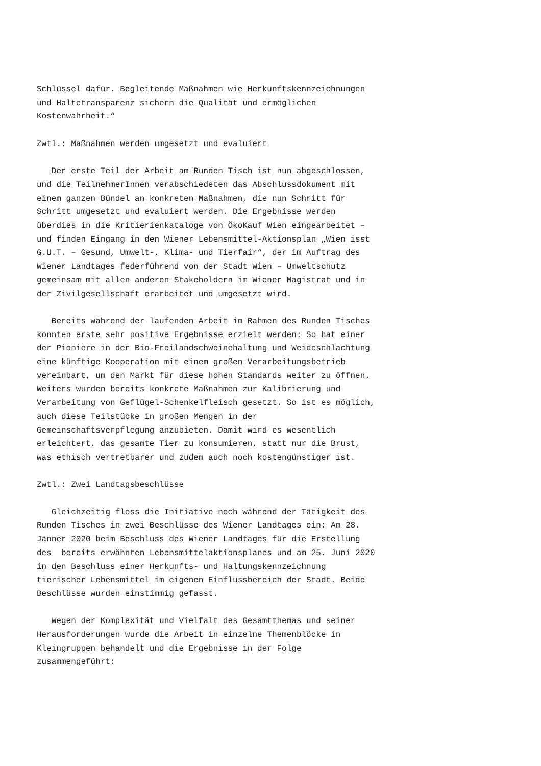Schlüssel dafür. Begleitende Maßnahmen wie Herkunftskennzeichnungen und Haltetransparenz sichern die Qualität und ermöglichen Kostenwahrheit.“
Zwtl.: Maßnahmen werden umgesetzt und evaluiert
Der erste Teil der Arbeit am Runden Tisch ist nun abgeschlossen, und die TeilnehmerInnen verabschiedeten das Abschlussdokument mit einem ganzen Bündel an konkreten Maßnahmen, die nun Schritt für Schritt umgesetzt und evaluiert werden. Die Ergebnisse werden überdies in die Kritierienkataloge von ÖkoKauf Wien eingearbeitet – und finden Eingang in den Wiener Lebensmittel-Aktionsplan „Wien isst G.U.T. – Gesund, Umwelt-, Klima- und Tierfair“, der im Auftrag des Wiener Landtages federführend von der Stadt Wien – Umweltschutz gemeinsam mit allen anderen Stakeholdern im Wiener Magistrat und in der Zivilgesellschaft erarbeitet und umgesetzt wird.
Bereits während der laufenden Arbeit im Rahmen des Runden Tisches konnten erste sehr positive Ergebnisse erzielt werden: So hat einer der Pioniere in der Bio-Freilandschweinehaltung und Weideschlachtung eine künftige Kooperation mit einem großen Verarbeitungsbetrieb vereinbart, um den Markt für diese hohen Standards weiter zu öffnen. Weiters wurden bereits konkrete Maßnahmen zur Kalibrierung und Verarbeitung von Geflügel-Schenkelfleisch gesetzt. So ist es möglich, auch diese Teilstücke in großen Mengen in der Gemeinschaftsverpflegung anzubieten. Damit wird es wesentlich erleichtert, das gesamte Tier zu konsumieren, statt nur die Brust, was ethisch vertretbarer und zudem auch noch kostengünstiger ist.
Zwtl.: Zwei Landtagsbeschlüsse
Gleichzeitig floss die Initiative noch während der Tätigkeit des Runden Tisches in zwei Beschlüsse des Wiener Landtages ein: Am 28. Jänner 2020 beim Beschluss des Wiener Landtages für die Erstellung des bereits erwähnten Lebensmittelaktionsplanes und am 25. Juni 2020 in den Beschluss einer Herkunfts- und Haltungskennzeichnung tierischer Lebensmittel im eigenen Einflussbereich der Stadt. Beide Beschlüsse wurden einstimmig gefasst.
Wegen der Komplexität und Vielfalt des Gesamtthemas und seiner Herausforderungen wurde die Arbeit in einzelne Themenblöcke in Kleingruppen behandelt und die Ergebnisse in der Folge zusammengeführt: